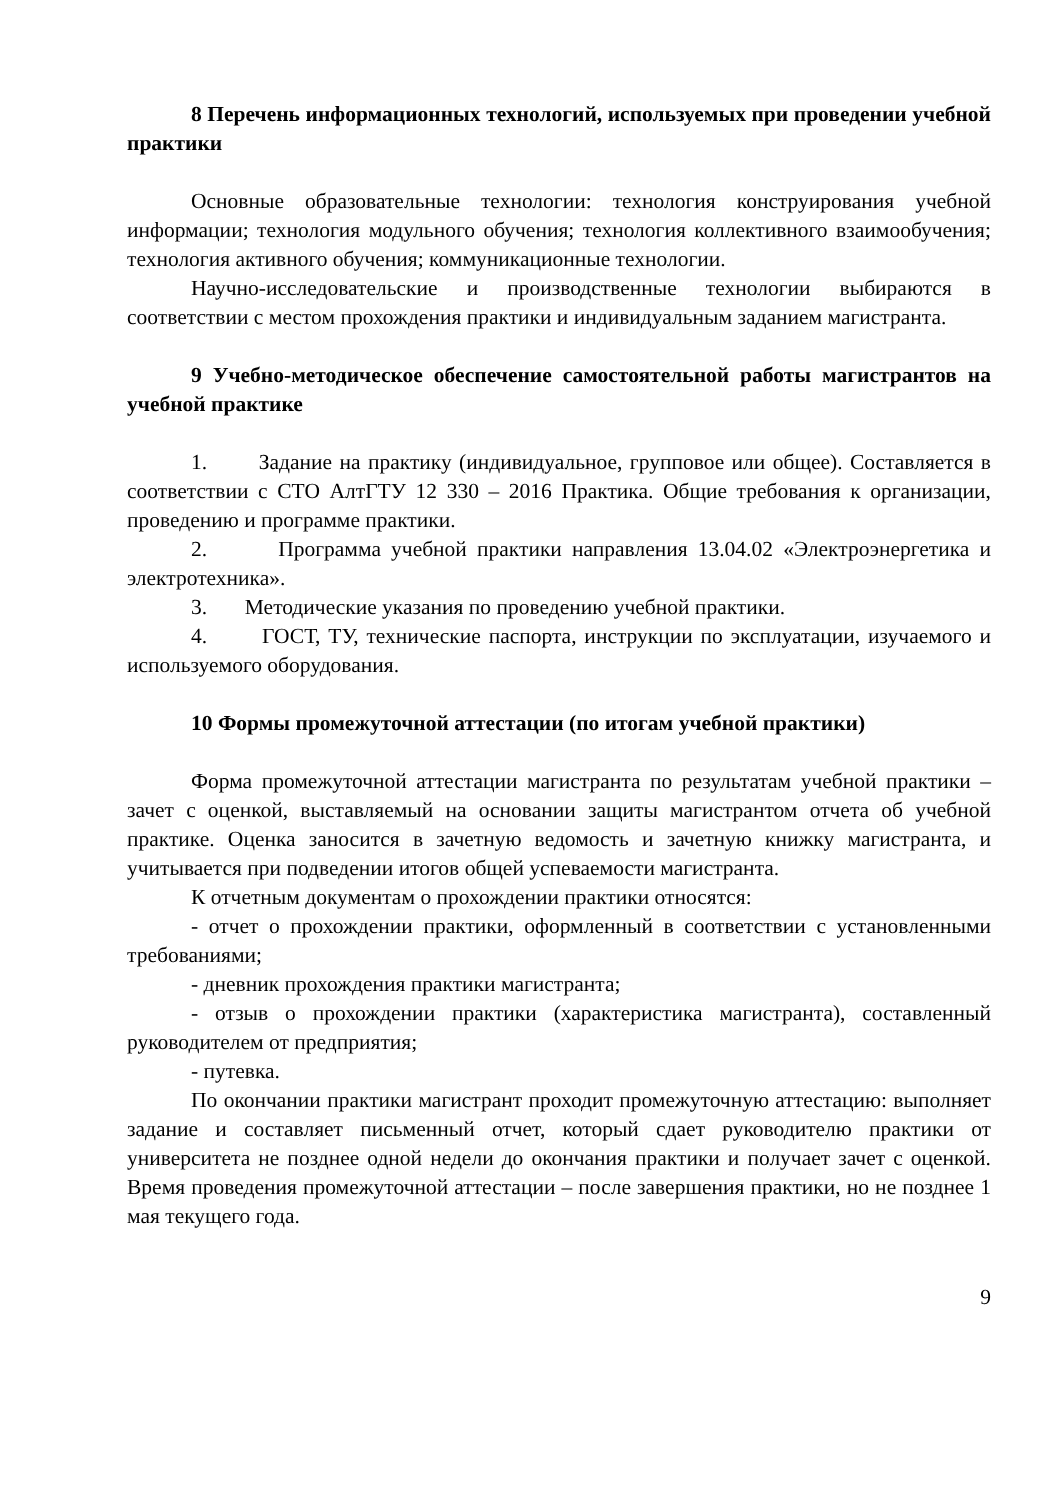8 Перечень информационных технологий, используемых при проведении учебной практики
Основные образовательные технологии: технология конструирования учебной информации; технология модульного обучения; технология коллективного взаимообучения; технология активного обучения; коммуникационные технологии.
Научно-исследовательские и производственные технологии выбираются в соответствии с местом прохождения практики и индивидуальным заданием магистранта.
9 Учебно-методическое обеспечение самостоятельной работы магистрантов на учебной практике
1. Задание на практику (индивидуальное, групповое или общее). Составляется в соответствии с СТО АлтГТУ 12 330 – 2016 Практика. Общие требования к организации, проведению и программе практики.
2. Программа учебной практики направления 13.04.02 «Электроэнергетика и электротехника».
3. Методические указания по проведению учебной практики.
4. ГОСТ, ТУ, технические паспорта, инструкции по эксплуатации, изучаемого и используемого оборудования.
10 Формы промежуточной аттестации (по итогам учебной практики)
Форма промежуточной аттестации магистранта по результатам учебной практики –зачет с оценкой, выставляемый на основании защиты магистрантом отчета об учебной практике. Оценка заносится в зачетную ведомость и зачетную книжку магистранта, и учитывается при подведении итогов общей успеваемости магистранта.
К отчетным документам о прохождении практики относятся:
- отчет о прохождении практики, оформленный в соответствии с установленными требованиями;
- дневник прохождения практики магистранта;
- отзыв о прохождении практики (характеристика магистранта), составленный руководителем от предприятия;
- путевка.
По окончании практики магистрант проходит промежуточную аттестацию: выполняет задание и составляет письменный отчет, который сдает руководителю практики от университета не позднее одной недели до окончания практики и получает зачет с оценкой. Время проведения промежуточной аттестации – после завершения практики, но не позднее 1 мая текущего года.
9